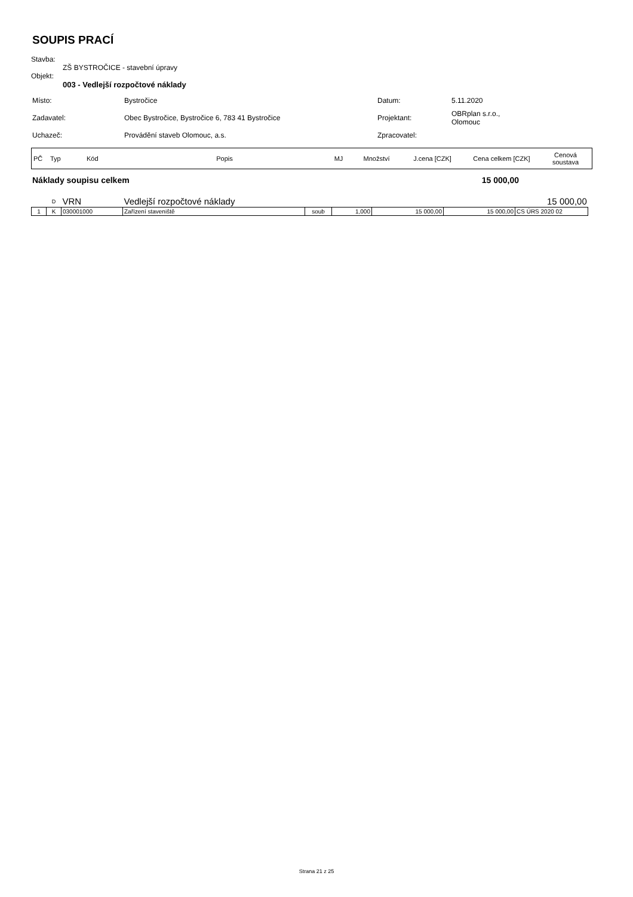SOUPIS PRACÍ
Stavba:
ZŠ BYSTROČICE - stavební úpravy
Objekt:
003 - Vedlejší rozpočtové náklady
| Místo: | Bystročice | Datum: | 5.11.2020 |
| Zadavatel: | Obec Bystročice, Bystročice 6, 783 41 Bystročice | Projektant: | OBRplan s.r.o., Olomouc |
| Uchazeč: | Provádění staveb Olomouc, a.s. | Zpracovatel: | |
| PČ | Typ | Kód | Popis | MJ | Množství | J.cena [CZK] | Cena celkem [CZK] | Cenová soustava |
Náklady soupisu celkem 15 000,00
| | D | VRN | Vedlejší rozpočtové náklady | | | | | 15 000,00 | |
| 1 | K | 030001000 | Zařízení staveniště | soub | 1,000 | 15 000,00 | | 15 000,00 | CS ÚRS 2020 02 |
Strana 21 z 25